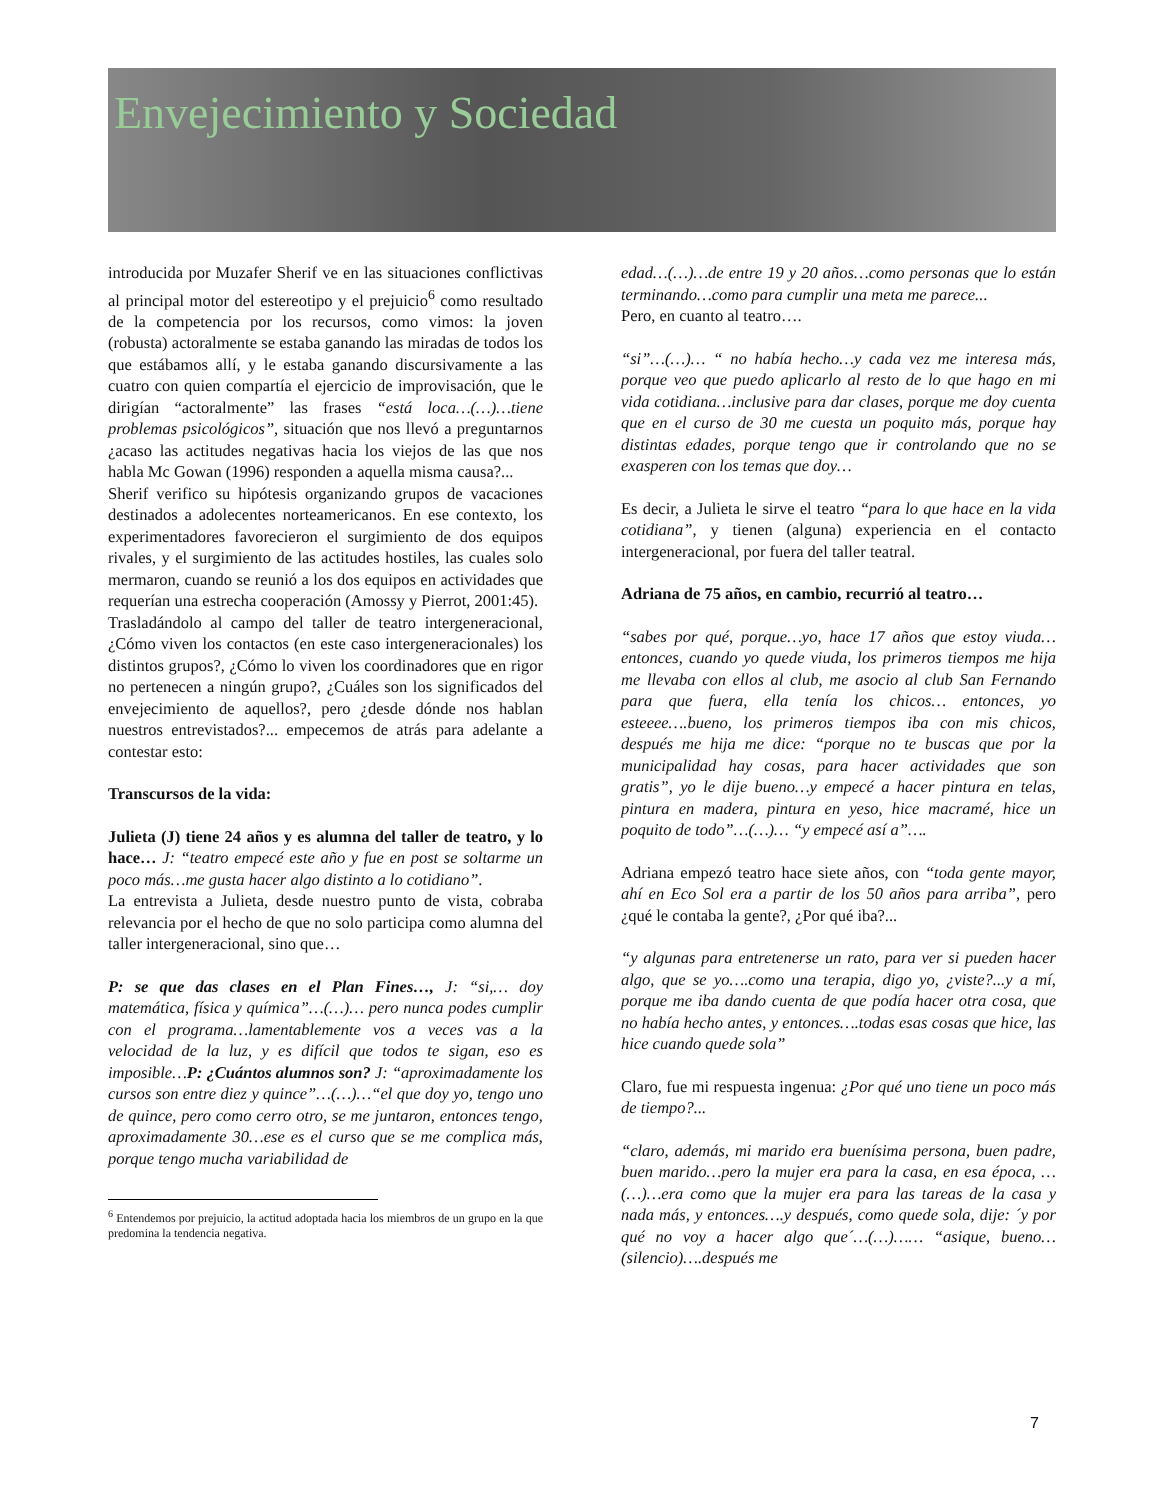Envejecimiento y Sociedad
introducida por Muzafer Sherif ve en las situaciones conflictivas al principal motor del estereotipo y el prejuicio<sup>6</sup> como resultado de la competencia por los recursos, como vimos: la joven (robusta) actoralmente se estaba ganando las miradas de todos los que estábamos allí, y le estaba ganando discursivamente a las cuatro con quien compartía el ejercicio de improvisación, que le dirigían “actoralmente” las frases “está loca…(…)…tiene problemas psicológicos”, situación que nos llevó a preguntarnos ¿acaso las actitudes negativas hacia los viejos de las que nos habla Mc Gowan (1996) responden a aquella misma causa?...
Sherif verifico su hipótesis organizando grupos de vacaciones destinados a adolecentes norteamericanos. En ese contexto, los experimentadores favorecieron el surgimiento de dos equipos rivales, y el surgimiento de las actitudes hostiles, las cuales solo mermaron, cuando se reunió a los dos equipos en actividades que requerían una estrecha cooperación (Amossy y Pierrot, 2001:45).
Trasladándolo al campo del taller de teatro intergeneracional, ¿Cómo viven los contactos (en este caso intergeneracionales) los distintos grupos?, ¿Cómo lo viven los coordinadores que en rigor no pertenecen a ningún grupo?, ¿Cuáles son los significados del envejecimiento de aquellos?, pero ¿desde dónde nos hablan nuestros entrevistados?... empecemos de atrás para adelante a contestar esto:
Transcursos de la vida:
Julieta (J) tiene 24 años y es alumna del taller de teatro, y lo hace… J: “teatro empecé este año y fue en post se soltarme un poco más…me gusta hacer algo distinto a lo cotidiano”.
La entrevista a Julieta, desde nuestro punto de vista, cobraba relevancia por el hecho de que no solo participa como alumna del taller intergeneracional, sino que…
P: se que das clases en el Plan Fines…, J: “si,… doy matemática, física y química”…(…)… pero nunca podes cumplir con el programa…lamentablemente vos a veces vas a la velocidad de la luz, y es difícil que todos te sigan, eso es imposible…P: ¿Cuántos alumnos son? J: “aproximadamente los cursos son entre diez y quince”…(…)…“el que doy yo, tengo uno de quince, pero como cerro otro, se me juntaron, entonces tengo, aproximadamente 30…ese es el curso que se me complica más, porque tengo mucha variabilidad de
<sup>6</sup> Entendemos por prejuicio, la actitud adoptada hacia los miembros de un grupo en la que predomina la tendencia negativa.
edad…(…)…de entre 19 y 20 años…como personas que lo están terminando…como para cumplir una meta me parece...
Pero, en cuanto al teatro….
“si”…(…)… “ no había hecho…y cada vez me interesa más, porque veo que puedo aplicarlo al resto de lo que hago en mi vida cotidiana…inclusive para dar clases, porque me doy cuenta que en el curso de 30 me cuesta un poquito más, porque hay distintas edades, porque tengo que ir controlando que no se exasperen con los temas que doy…
Es decir, a Julieta le sirve el teatro “para lo que hace en la vida cotidiana”, y tienen (alguna) experiencia en el contacto intergeneracional, por fuera del taller teatral.
Adriana de 75 años, en cambio, recurrió al teatro…
“sabes por qué, porque…yo, hace 17 años que estoy viuda…entonces, cuando yo quede viuda, los primeros tiempos me hija me llevaba con ellos al club, me asocio al club San Fernando para que fuera, ella tenía los chicos… entonces, yo esteeee….bueno, los primeros tiempos iba con mis chicos, después me hija me dice: “porque no te buscas que por la municipalidad hay cosas, para hacer actividades que son gratis”, yo le dije bueno…y empecé a hacer pintura en telas, pintura en madera, pintura en yeso, hice macramé, hice un poquito de todo”…(…)… “y empecé así a”….
Adriana empezó teatro hace siete años, con “toda gente mayor, ahí en Eco Sol era a partir de los 50 años para arriba”, pero ¿qué le contaba la gente?, ¿Por qué iba?...
“y algunas para entretenerse un rato, para ver si pueden hacer algo, que se yo….como una terapia, digo yo, ¿viste?...y a mí, porque me iba dando cuenta de que podía hacer otra cosa, que no había hecho antes, y entonces….todas esas cosas que hice, las hice cuando quede sola”
Claro, fue mi respuesta ingenua: ¿Por qué uno tiene un poco más de tiempo?...
“claro, además, mi marido era buenísima persona, buen padre, buen marido…pero la mujer era para la casa, en esa época, …(…)…era como que la mujer era para las tareas de la casa y nada más, y entonces….y después, como quede sola, dije: ´y por qué no voy a hacer algo que´…(…)…… “asique, bueno…(silencio)….después me
7